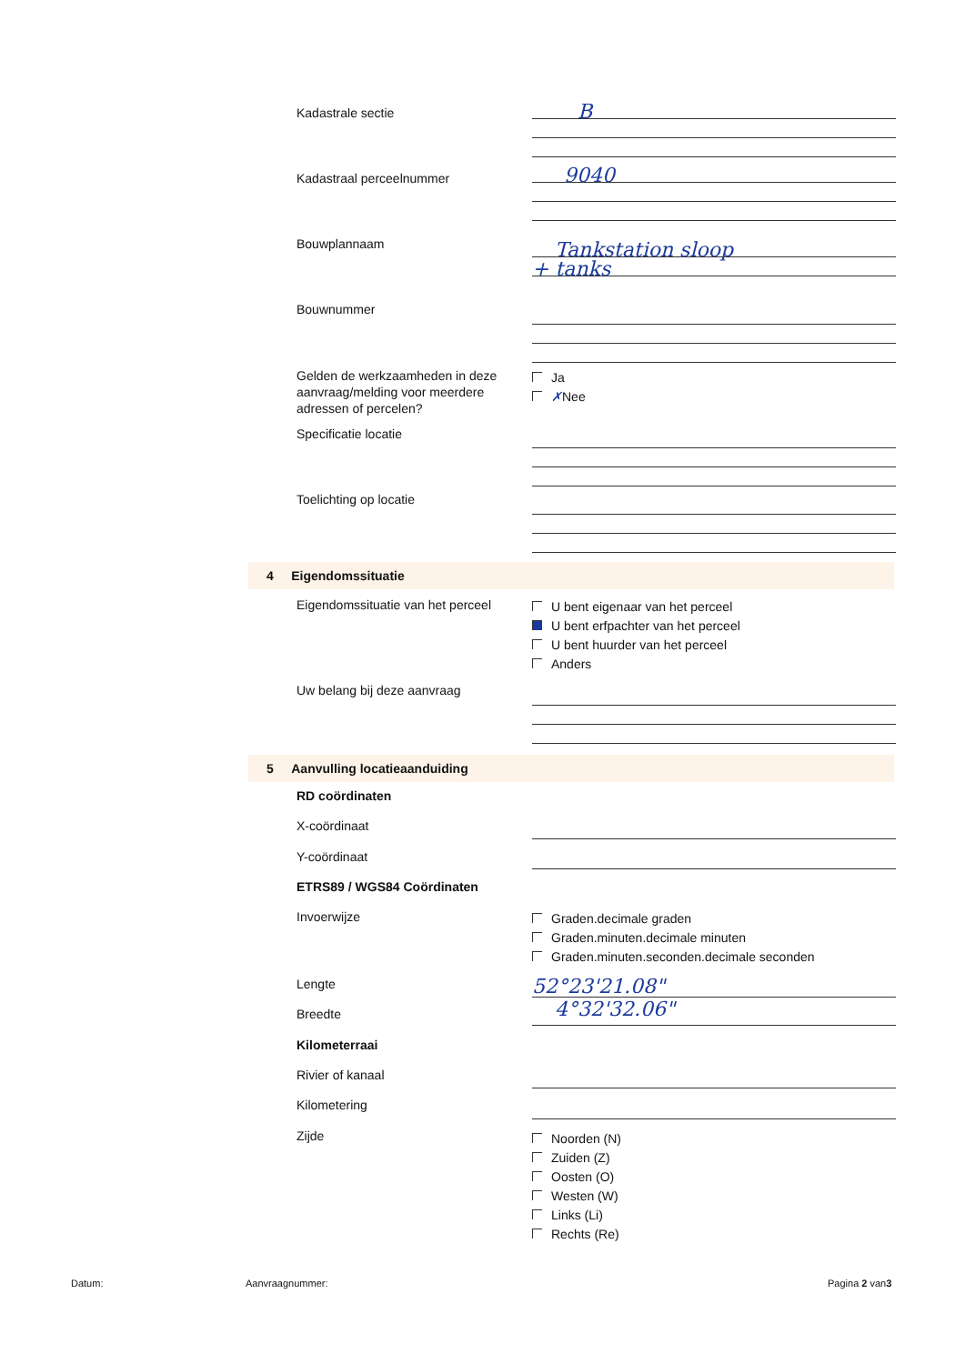Kadastrale sectie B
Kadastraal perceelnummer 9040
Bouwplannaam
Tankstation sloop
+ tanks
Bouwnummer
Gelden de werkzaamheden in deze aanvraag/melding voor meerdere adressen of percelen?
Ja
✗Nee
Specificatie locatie
Toelichting op locatie
4 Eigendomssituatie
Eigendomssituatie van het perceel
U bent eigenaar van het perceel
U bent erfpachter van het perceel
U bent huurder van het perceel
Anders
Uw belang bij deze aanvraag
5 Aanvulling locatieaanduiding
RD coördinaten
X-coördinaat
Y-coördinaat
ETRS89 / WGS84 Coördinaten
Invoerwijze
Graden.decimale graden
Graden.minuten.decimale minuten
Graden.minuten.seconden.decimale seconden
Lengte
52°23'21.08"
4°32'32.06"
Breedte
Kilometerraai
Rivier of kanaal
Kilometering
Zijde
Noorden (N)
Zuiden (Z)
Oosten (O)
Westen (W)
Links (Li)
Rechts (Re)
Datum: Aanvraagnummer: Pagina 2 van3